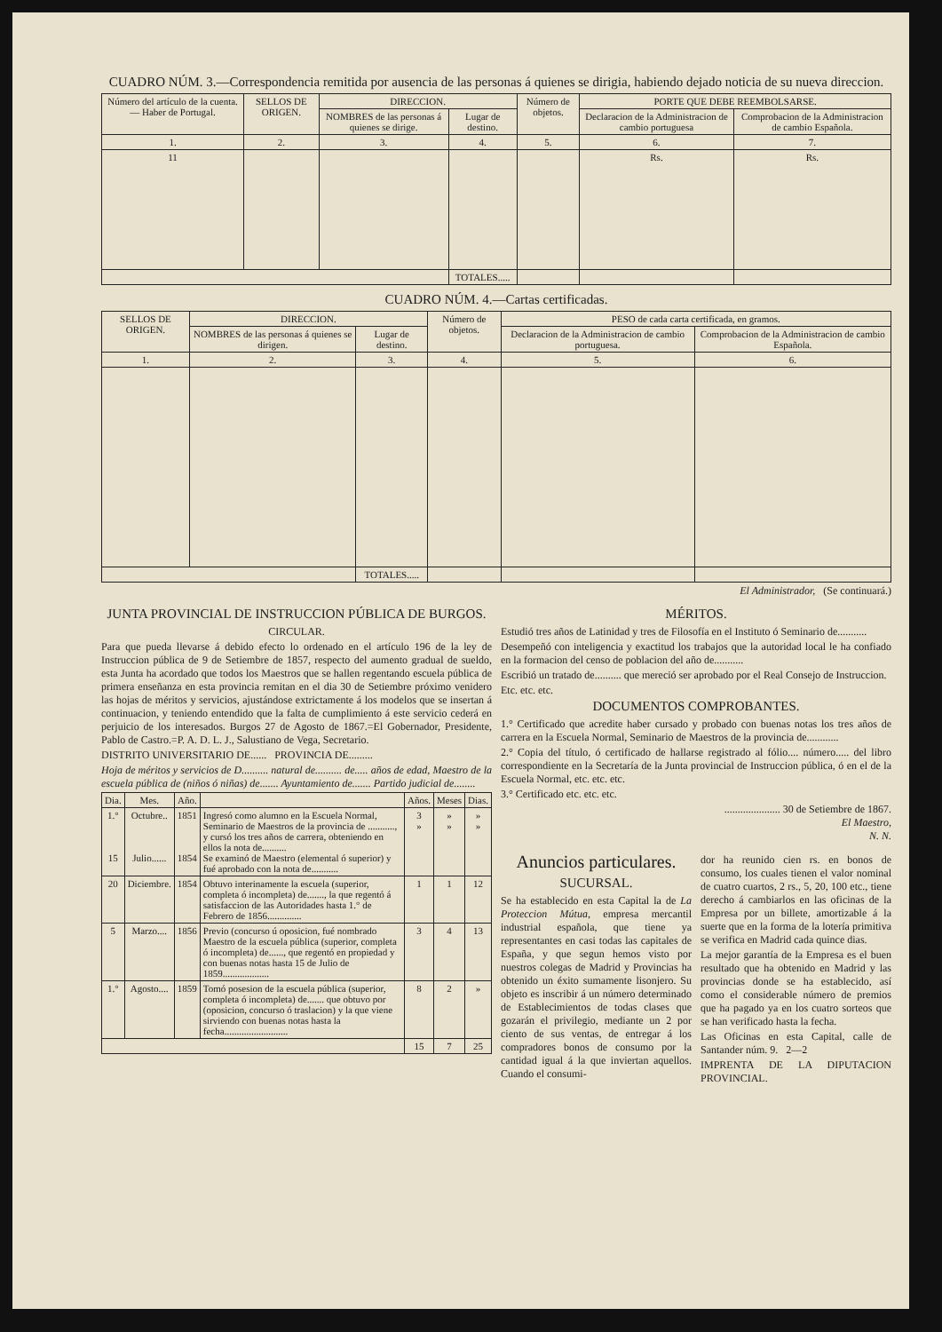CUADRO NÚM. 3.—Correspondencia remitida por ausencia de las personas á quienes se dirigia, habiendo dejado noticia de su nueva direccion.
| Número del artículo de la cuenta. — Haber de Portugal. | SELLOS DE ORIGEN. | DIRECCION. | | Número de objetos. | PORTE QUE DEBE REEMBOLSARSE. | |
| --- | --- | --- | --- | --- | --- | --- |
| | | NOMBRES de las personas á quienes se dirige. | Lugar de destino. | | Declaracion de la Administracion de cambio portuguesa | Comprobacion de la Administracion de cambio Española. |
| 1. | 2. | 3. | 4. | 5. | 6. | 7. |
| 11 | | | | | Rs. | Rs. |
| | | | TOTALES..... | | | |
CUADRO NÚM. 4.—Cartas certificadas.
| SELLOS DE ORIGEN. | DIRECCION. | | Número de objetos. | PESO de cada carta certificada, en gramos. | |
| --- | --- | --- | --- | --- | --- |
| | NOMBRES de las personas á quienes se dirigen. | Lugar de destino. | | Declaracion de la Administracion de cambio portuguesa. | Comprobacion de la Administracion de cambio Española. |
| 1. | 2. | 3. | 4. | 5. | 6. |
| | | TOTALES..... | | | |
El Administrador, (Se continuará.)
JUNTA PROVINCIAL DE INSTRUCCION PÚBLICA DE BURGOS.
CIRCULAR.
Para que pueda llevarse á debido efecto lo ordenado en el artículo 196 de la ley de Instruccion pública de 9 de Setiembre de 1857, respecto del aumento gradual de sueldo, esta Junta ha acordado que todos los Maestros que se hallen regentando escuela pública de primera enseñanza en esta provincia remitan en el dia 30 de Setiembre próximo venidero las hojas de méritos y servicios, ajustándose extrictamente á los modelos que se insertan á continuacion, y teniendo entendido que la falta de cumplimiento á este servicio cederá en perjuicio de los interesados. Burgos 27 de Agosto de 1867.=El Gobernador, Presidente, Pablo de Castro.=P. A. D. L. J., Salustiano de Vega, Secretario.
DISTRITO UNIVERSITARIO DE...... PROVINCIA DE.........
Hoja de méritos y servicios de D.......... natural de.......... de..... años de edad, Maestro de la escuela pública de (niños ó niñas) de....... Ayuntamiento de....... Partido judicial de........
| Dia. | Mes. | Año. | | Años. | Meses | Dias. |
| --- | --- | --- | --- | --- | --- | --- |
| 1.° 15 | Octubre.. Julio...... | 1851 1854 | Ingresó como alumno en la Escuela Normal, Seminario de Maestros de la provincia de ..........., y cursó los tres años de carrera, obteniendo en ellos la nota de.......... Se examinó de Maestro (elemental ó superior) y fué aprobado con la nota de........... | 3 » | » » | » » |
| 20 | Diciembre. | 1854 | Obtuvo interinamente la escuela (superior, completa ó incompleta) de......., la que regentó á satisfaccion de las Autoridades hasta 1.° de Febrero de 1856.............. | 1 | 1 | 12 |
| 5 | Marzo.... | 1856 | Previo (concurso ú oposicion, fué nombrado Maestro de la escuela pública (superior, completa ó incompleta) de......, que regentó en propiedad y con buenas notas hasta 15 de Julio de 1859................... | 3 | 4 | 13 |
| 1.° | Agosto.... | 1859 | Tomó posesion de la escuela pública (superior, completa ó incompleta) de....... que obtuvo por (oposicion, concurso ó traslacion) y la que viene sirviendo con buenas notas hasta la fecha.......................... | 8 | 2 | » |
| | | | | 15 | 7 | 25 |
MÉRITOS.
Estudió tres años de Latinidad y tres de Filosofía en el Instituto ó Seminario de...........
Desempeñó con inteligencia y exactitud los trabajos que la autoridad local le ha confiado en la formacion del censo de poblacion del año de...........
Escribió un tratado de.......... que mereció ser aprobado por el Real Consejo de Instruccion.
Etc. etc. etc.
DOCUMENTOS COMPROBANTES.
1.° Certificado que acredite haber cursado y probado con buenas notas los tres años de carrera en la Escuela Normal, Seminario de Maestros de la provincia de............
2.° Copia del título, ó certificado de hallarse registrado al fólio.... número..... del libro correspondiente en la Secretaría de la Junta provincial de Instruccion pública, ó en el de la Escuela Normal, etc. etc. etc.
3.° Certificado etc. etc. etc.
..................... 30 de Setiembre de 1867.
El Maestro,
N. N.
Anuncios particulares.
SUCURSAL.
Se ha establecido en esta Capital la de La Proteccion Mútua, empresa mercantil industrial española, que tiene ya representantes en casi todas las capitales de España, y que segun hemos visto por nuestros colegas de Madrid y Provincias ha obtenido un éxito sumamente lisonjero. Su objeto es inscribir á un número determinado de Establecimientos de todas clases que gozarán el privilegio, mediante un 2 por ciento de sus ventas, de entregar á los compradores bonos de consumo por la cantidad igual á la que inviertan aquellos. Cuando el consumi-
dor ha reunido cien rs. en bonos de consumo, los cuales tienen el valor nominal de cuatro cuartos, 2 rs., 5, 20, 100 etc., tiene derecho á cambiarlos en las oficinas de la Empresa por un billete, amortizable á la suerte que en la forma de la lotería primitiva se verifica en Madrid cada quince dias.
La mejor garantía de la Empresa es el buen resultado que ha obtenido en Madrid y las provincias donde se ha establecido, así como el considerable número de premios que ha pagado ya en los cuatro sorteos que se han verificado hasta la fecha.
Las Oficinas en esta Capital, calle de Santander núm. 9. 2—2
IMPRENTA DE LA DIPUTACION PROVINCIAL.